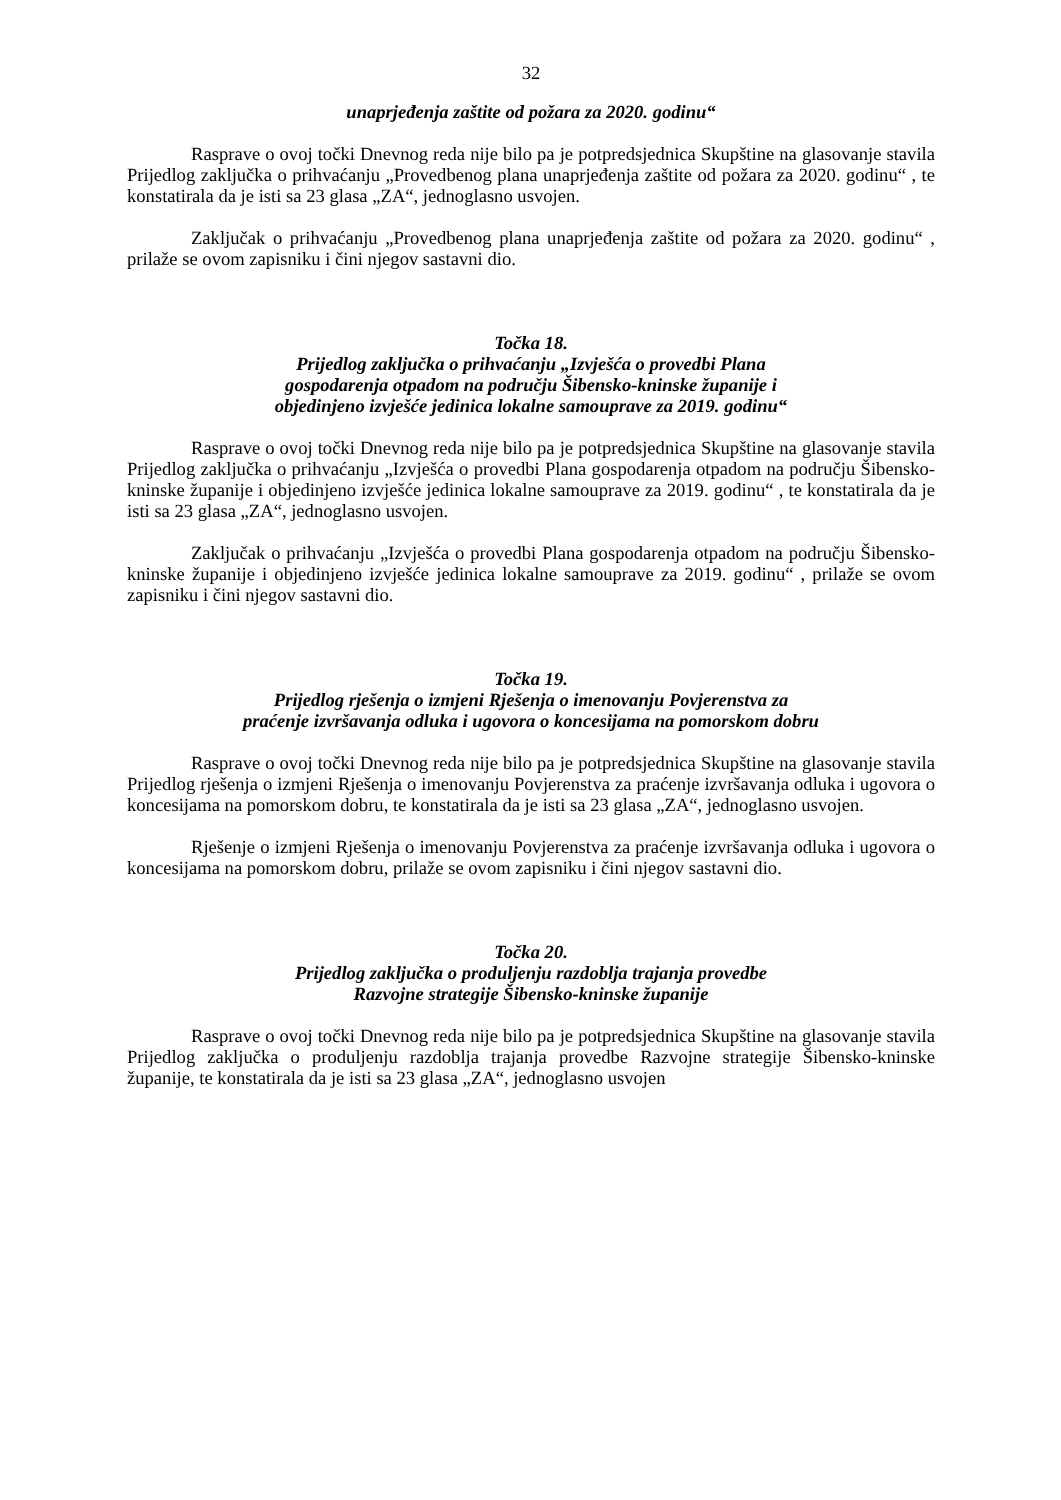32
unaprjeđenja zaštite od požara za 2020. godinu“
Rasprave o ovoj točki Dnevnog reda nije bilo pa je potpredsjednica Skupštine na glasovanje stavila Prijedlog zaključka o prihvaćanju „Provedbenog plana unaprjeđenja zaštite od požara za 2020. godinu“ , te konstatirala da je isti sa 23 glasa „ZA“, jednoglasno usvojen.
Zaključak o prihvaćanju „Provedbenog plana unaprjeđenja zaštite od požara za 2020. godinu“ , prilaže se ovom zapisniku i čini njegov sastavni dio.
Točka 18.
Prijedlog zaključka o prihvaćanju „Izvješća o provedbi Plana
gospodarenja otpadom na području Šibensko-kninske županije i
objedinjeno izvješće jedinica lokalne samouprave za 2019. godinu“
Rasprave o ovoj točki Dnevnog reda nije bilo pa je potpredsjednica Skupštine na glasovanje stavila Prijedlog zaključka o prihvaćanju „Izvješća o provedbi Plana gospodarenja otpadom na području Šibensko-kninske županije i objedinjeno izvješće jedinica lokalne samouprave za 2019. godinu“ , te konstatirala da je isti sa 23 glasa „ZA“, jednoglasno usvojen.
Zaključak o prihvaćanju „Izvješća o provedbi Plana gospodarenja otpadom na području Šibensko-kninske županije i objedinjeno izvješće jedinica lokalne samouprave za 2019. godinu“ , prilaže se ovom zapisniku i čini njegov sastavni dio.
Točka 19.
Prijedlog rješenja o izmjeni Rješenja o imenovanju Povjerenstva za
praćenje izvršavanja odluka i ugovora o koncesijama na pomorskom dobru
Rasprave o ovoj točki Dnevnog reda nije bilo pa je potpredsjednica Skupštine na glasovanje stavila Prijedlog rješenja o izmjeni Rješenja o imenovanju Povjerenstva za praćenje izvršavanja odluka i ugovora o koncesijama na pomorskom dobru, te konstatirala da je isti sa 23 glasa „ZA“, jednoglasno usvojen.
Rješenje o izmjeni Rješenja o imenovanju Povjerenstva za praćenje izvršavanja odluka i ugovora o koncesijama na pomorskom dobru, prilaže se ovom zapisniku i čini njegov sastavni dio.
Točka 20.
Prijedlog zaključka o produljenju razdoblja trajanja provedbe
Razvojne strategije Šibensko-kninske županije
Rasprave o ovoj točki Dnevnog reda nije bilo pa je potpredsjednica Skupštine na glasovanje stavila Prijedlog zaključka o produljenju razdoblja trajanja provedbe Razvojne strategije Šibensko-kninske županije, te konstatirala da je isti sa 23 glasa „ZA“, jednoglasno usvojen